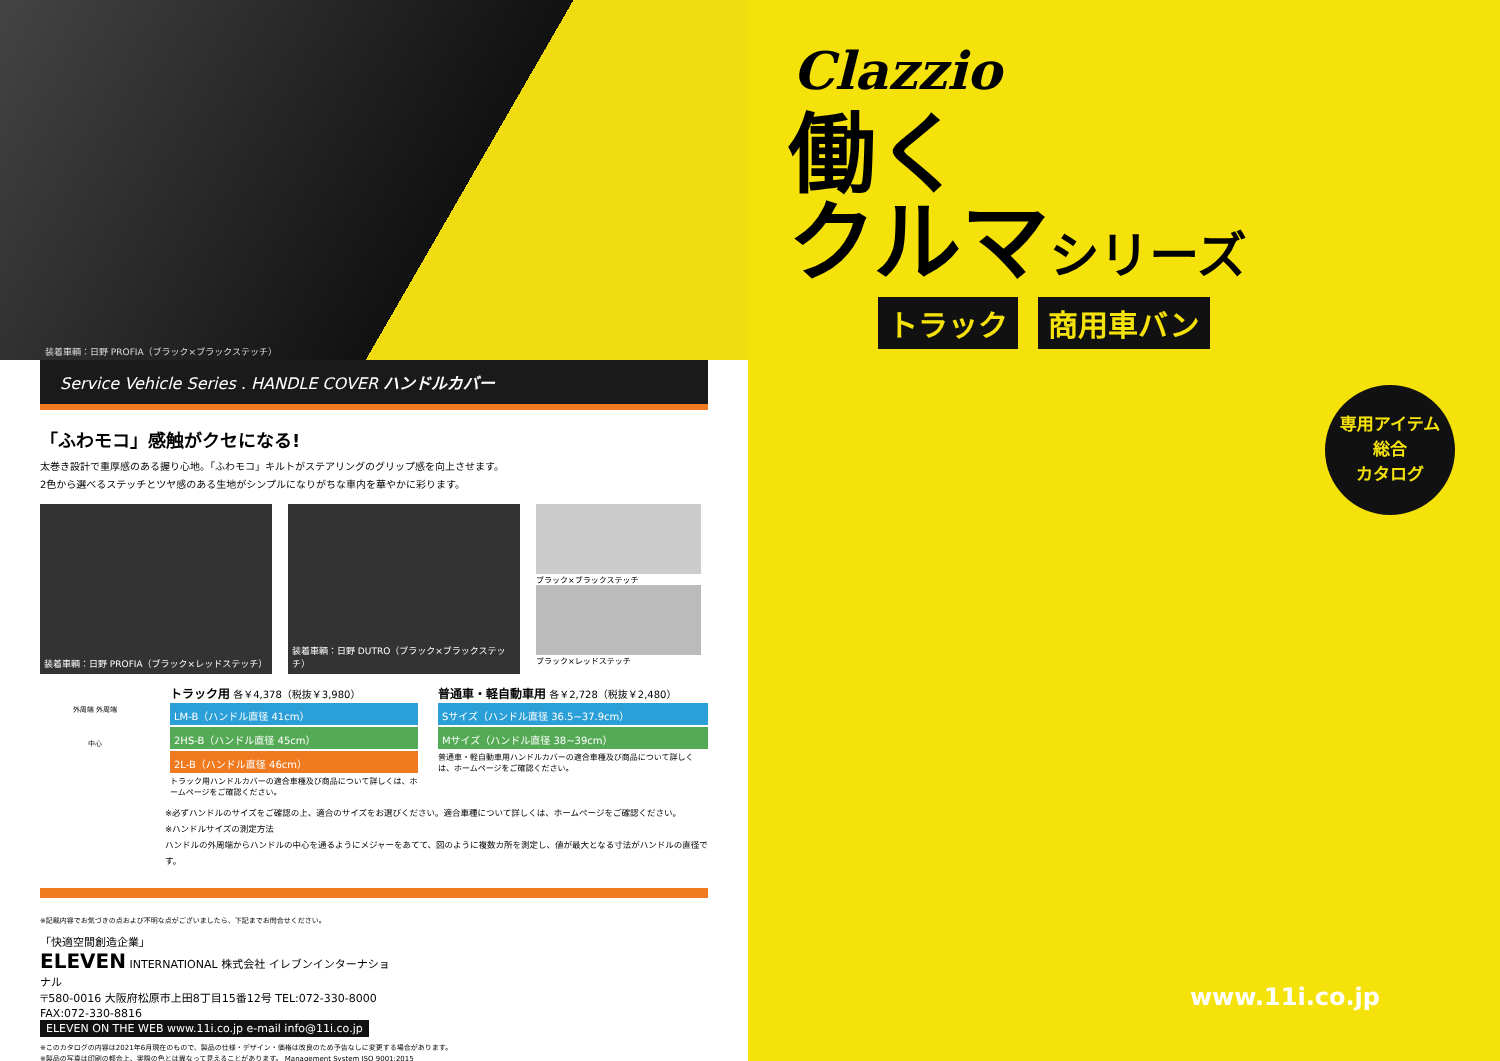装着車輌：日野 PROFIA（ブラック×ブラックステッチ）
Service Vehicle Series . HANDLE COVER ハンドルカバー
「ふわモコ」感触がクセになる!
太巻き設計で重厚感のある握り心地。「ふわモコ」キルトがステアリングのグリップ感を向上させます。
2色から選べるステッチとツヤ感のある生地がシンプルになりがちな車内を華やかに彩ります。
装着車輌：日野 PROFIA（ブラック×レッドステッチ） 装着車輌：日野 DUTRO（ブラック×ブラックステッチ）
ブラック×ブラックステッチ
ブラック×レッドステッチ
外周端 外周端
中心
トラック用 各￥4,378（税抜￥3,980）
LM-B（ハンドル直径 41cm）
2HS-B（ハンドル直径 45cm）
2L-B（ハンドル直径 46cm）
トラック用ハンドルカバーの適合車種及び商品について詳しくは、ホームページをご確認ください。
普通車・軽自動車用 各￥2,728（税抜￥2,480）
Sサイズ（ハンドル直径 36.5~37.9cm）
Mサイズ（ハンドル直径 38~39cm）
普通車・軽自動車用ハンドルカバーの適合車種及び商品について詳しくは、ホームページをご確認ください。
※必ずハンドルのサイズをご確認の上、適合のサイズをお選びください。適合車種について詳しくは、ホームページをご確認ください。
※ハンドルサイズの測定方法
ハンドルの外周端からハンドルの中心を通るようにメジャーをあてて、図のように複数カ所を測定し、値が最大となる寸法がハンドルの直径です。
※記載内容でお気づきの点および不明な点がございましたら、下記までお問合せください。
「快適空間創造企業」
ELEVEN INTERNATIONAL 株式会社 イレブンインターナショナル
〒580-0016 大阪府松原市上田8丁目15番12号 TEL:072-330-8000 FAX:072-330-8816
ELEVEN ON THE WEB www.11i.co.jp e-mail info@11i.co.jp
※このカタログの内容は2021年6月現在のもので、製品の仕様・デザイン・価格は改良のため予告なしに変更する場合があります。
※製品の写真は印刷の都合上、実際の色とは異なって見えることがあります。 Management System ISO 9001:2015
Clazzio
働く
クルマシリーズ
トラック 商用車バン
専用アイテム
総合
カタログ
www.11i.co.jp